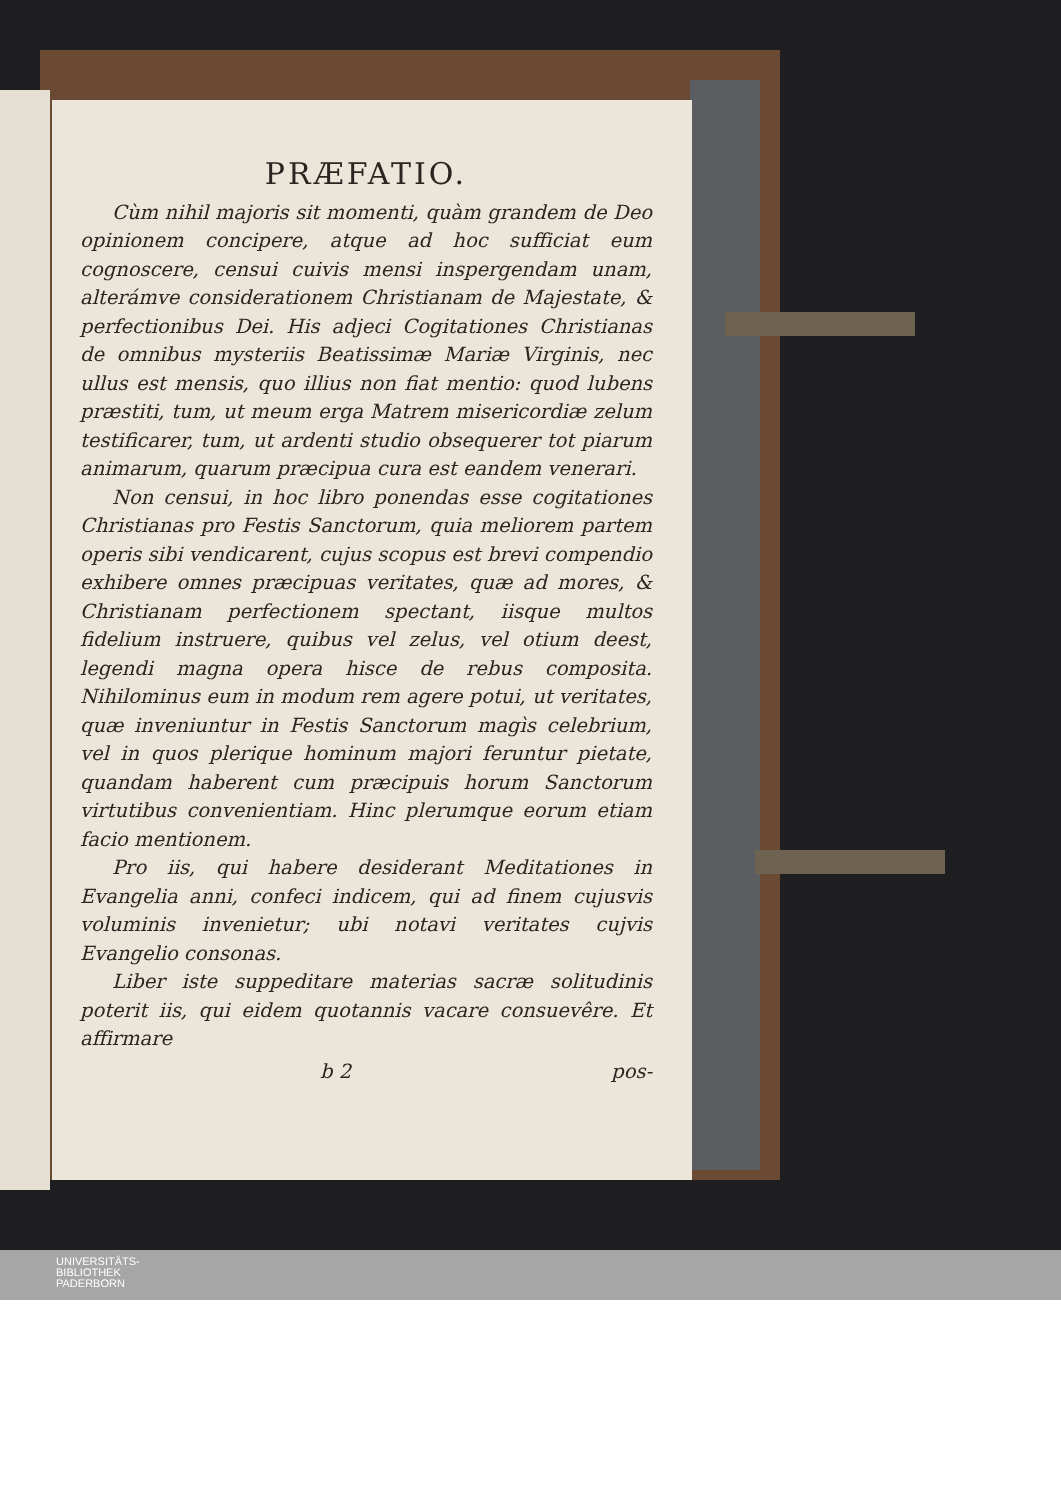PRÆFATIO.
Cùm nihil majoris sit momenti, quàm grandem de Deo opinionem concipere, atque ad hoc sufficiat eum cognoscere, censui cuivis mensi inspergendam unam, alterámve considerationem Christianam de Majestate, & perfectionibus Dei. His adjeci Cogitationes Christianas de omnibus mysteriis Beatissimæ Mariæ Virginis, nec ullus est mensis, quo illius non fiat mentio: quod lubens præstiti, tum, ut meum erga Matrem misericordiæ zelum testificarer, tum, ut ardenti studio obsequerer tot piarum animarum, quarum præcipua cura est eandem venerari.
Non censui, in hoc libro ponendas esse cogitationes Christianas pro Festis Sanctorum, quia meliorem partem operis sibi vendicarent, cujus scopus est brevi compendio exhibere omnes præcipuas veritates, quæ ad mores, & Christianam perfectionem spectant, iisque multos fidelium instruere, quibus vel zelus, vel otium deest, legendi magna opera hisce de rebus composita. Nihilominus eum in modum rem agere potui, ut veritates, quæ inveniuntur in Festis Sanctorum magìs celebrium, vel in quos plerique hominum majori feruntur pietate, quandam haberent cum præcipuis horum Sanctorum virtutibus convenientiam. Hinc plerumque eorum etiam facio mentionem.
Pro iis, qui habere desiderant Meditationes in Evangelia anni, confeci indicem, qui ad finem cujusvis voluminis invenietur; ubi notavi veritates cujvis Evangelio consonas.
Liber iste suppeditare materias sacræ solitudinis poterit iis, qui eidem quotannis vacare consuevêre. Et affirmare
b 2 pos-
UNIVERSITÄTS-
BIBLIOTHEK
PADERBORN